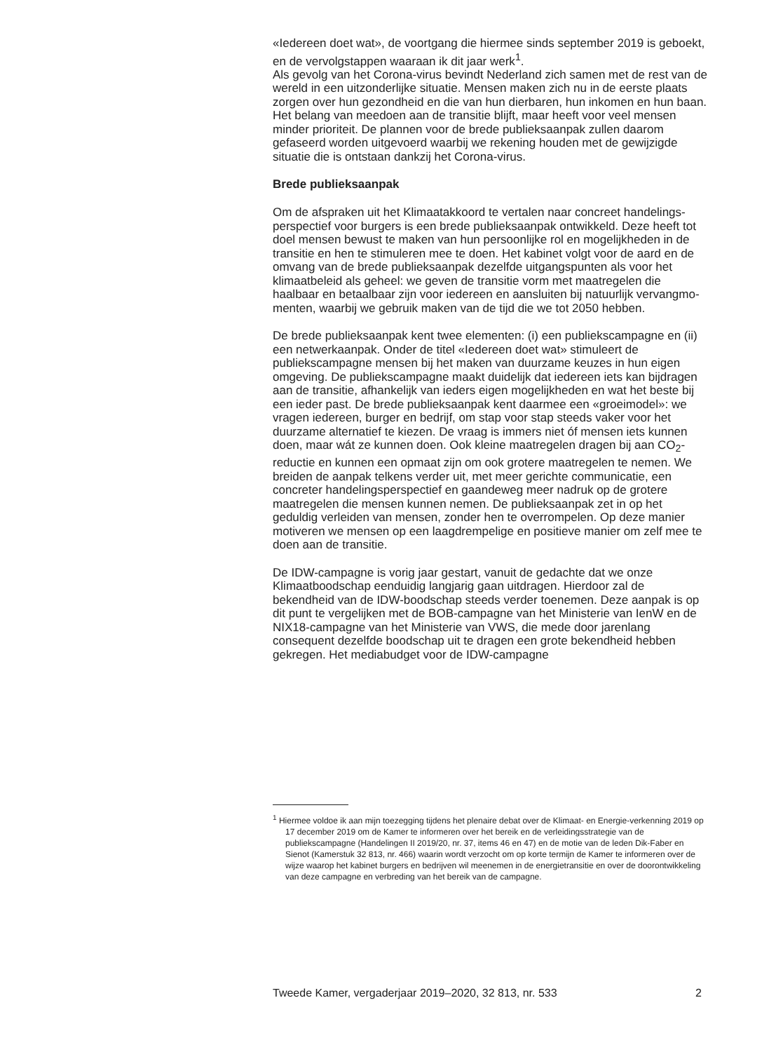«Iedereen doet wat», de voortgang die hiermee sinds september 2019 is geboekt, en de vervolgstappen waaraan ik dit jaar werk<sup>1</sup>.
Als gevolg van het Corona-virus bevindt Nederland zich samen met de rest van de wereld in een uitzonderlijke situatie. Mensen maken zich nu in de eerste plaats zorgen over hun gezondheid en die van hun dierbaren, hun inkomen en hun baan. Het belang van meedoen aan de transitie blijft, maar heeft voor veel mensen minder prioriteit. De plannen voor de brede publieksaanpak zullen daarom gefaseerd worden uitgevoerd waarbij we rekening houden met de gewijzigde situatie die is ontstaan dankzij het Corona-virus.
Brede publieksaanpak
Om de afspraken uit het Klimaatakkoord te vertalen naar concreet handelings-perspectief voor burgers is een brede publieksaanpak ontwikkeld. Deze heeft tot doel mensen bewust te maken van hun persoonlijke rol en mogelijkheden in de transitie en hen te stimuleren mee te doen. Het kabinet volgt voor de aard en de omvang van de brede publieksaanpak dezelfde uitgangspunten als voor het klimaatbeleid als geheel: we geven de transitie vorm met maatregelen die haalbaar en betaalbaar zijn voor iedereen en aansluiten bij natuurlijk vervangmo-menten, waarbij we gebruik maken van de tijd die we tot 2050 hebben.
De brede publieksaanpak kent twee elementen: (i) een publiekscampagne en (ii) een netwerkaanpak. Onder de titel «Iedereen doet wat» stimuleert de publiekscampagne mensen bij het maken van duurzame keuzes in hun eigen omgeving. De publiekscampagne maakt duidelijk dat iedereen iets kan bijdragen aan de transitie, afhankelijk van ieders eigen mogelijkheden en wat het beste bij een ieder past. De brede publieksaanpak kent daarmee een «groeimodel»: we vragen iedereen, burger en bedrijf, om stap voor stap steeds vaker voor het duurzame alternatief te kiezen. De vraag is immers niet óf mensen iets kunnen doen, maar wát ze kunnen doen. Ook kleine maatregelen dragen bij aan CO<sub>2</sub>-reductie en kunnen een opmaat zijn om ook grotere maatregelen te nemen. We breiden de aanpak telkens verder uit, met meer gerichte communicatie, een concreter handelingsperspectief en gaandeweg meer nadruk op de grotere maatregelen die mensen kunnen nemen. De publieksaanpak zet in op het geduldig verleiden van mensen, zonder hen te overrompelen. Op deze manier motiveren we mensen op een laagdrempelige en positieve manier om zelf mee te doen aan de transitie.
De IDW-campagne is vorig jaar gestart, vanuit de gedachte dat we onze Klimaatboodschap eenduidig langjarig gaan uitdragen. Hierdoor zal de bekendheid van de IDW-boodschap steeds verder toenemen. Deze aanpak is op dit punt te vergelijken met de BOB-campagne van het Ministerie van IenW en de NIX18-campagne van het Ministerie van VWS, die mede door jarenlang consequent dezelfde boodschap uit te dragen een grote bekendheid hebben gekregen. Het mediabudget voor de IDW-campagne
<sup>1</sup> Hiermee voldoe ik aan mijn toezegging tijdens het plenaire debat over de Klimaat- en Energie-verkenning 2019 op 17 december 2019 om de Kamer te informeren over het bereik en de verleidingsstrategie van de publiekscampagne (Handelingen II 2019/20, nr. 37, items 46 en 47) en de motie van de leden Dik-Faber en Sienot (Kamerstuk 32 813, nr. 466) waarin wordt verzocht om op korte termijn de Kamer te informeren over de wijze waarop het kabinet burgers en bedrijven wil meenemen in de energietransitie en over de doorontwikkeling van deze campagne en verbreding van het bereik van de campagne.
Tweede Kamer, vergaderjaar 2019–2020, 32 813, nr. 533 2